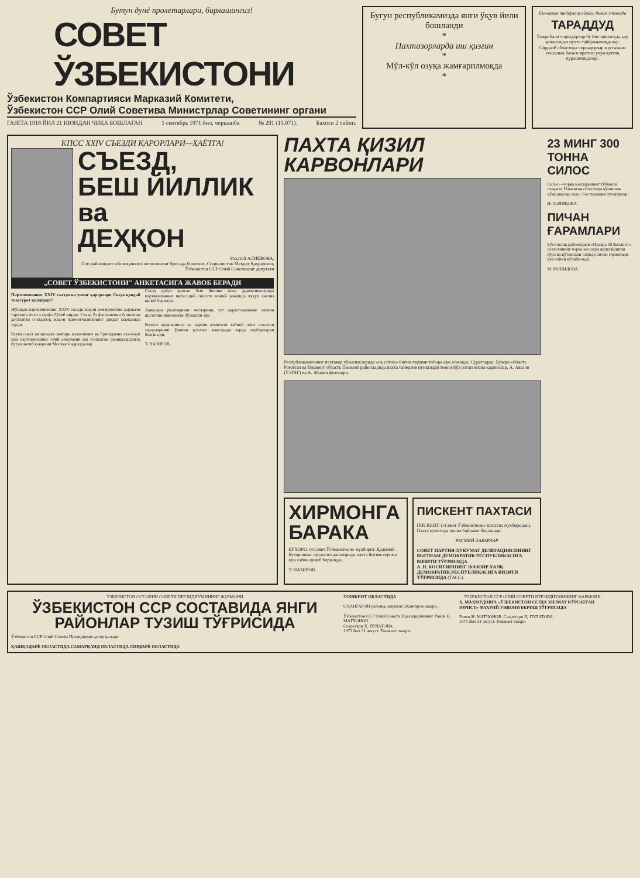Бутун дунё пролетарлари, бирлашингиз!
СОВЕТ ЎЗБЕКИСТОНИ
Ўзбекистон Компартияси Марказий Комитети,
Ўзбекистон ССР Олий Советива Министрлар Советининг органи
ГАЗЕТА 1918 ЙИЛ 21 ИЮНДАН ЧИҚА БОШЛАГАН 1 сентябрь 1971 йил, чоршанба № 201 (15.071). Баҳоси 2 тийин.
Бугун республикамизда янги ўқув йили бошланди
*
Пахтазорларда иш қизғин
*
Мўл-кўл озуқа жамғарилмоқда
*
Ем-хашак тайёрлаш ойлиги давом этмоқда
ТАРАДДУД
Тажрибали чорвадорлар бу йил қишлоқда ҳар қачонгидан пухта тайёрланмоқдалар. Сирдарё областида чорвадорлар мустаҳкам ем-хашак базаси яратиш учун қаттиқ курашмоқдалар.
КПСС XXIV СЪЕЗДИ ҚАРОРЛАРИ—ҲАЁТГА!
СЪЕЗД,
БЕШ ЙИЛЛИК ва
ДЕҲҚОН
Роҳатой АЛИЕВОВА,
Поп районидаги «Коммунизм» колхозининг бригада бошлиғи, Социалистик Меҳнат Қаҳрамони, Ўзбекистон ССР Олий Советининг депутати
„СОВЕТ ЎЗБЕКИСТОНИ" АНКЕТАСИГА ЖАВОБ БЕРАДИ
Партиямизнинг XXIV съезди ва унинг қарорлари Сизда қандай таассурот қолдирди?
Жўшқин партиямизнинг XXIV съезди жаҳон коммунистик ҳаракати тарихига янги саҳифа бўлиб кирди. Съезд ўз фаолиятини бошлаган дастлабки соатданоқ жаҳон жамоатчилигининг диққат марказида турди.
Барча совет кишилари сингари колхозимиз ва бригадамиз аъзолари ҳам партиямизнинг олий анжумани иш бошлаган дақиқаларданоқ бутун эътиборларини Москвага қаратдилар.
Съезд қабул қилган беш йиллик план директиваларида партиямизнинг иқтисодий сиёсати илмий равишда чуқур анализ қилиб берилди.
Аввалари ўвалтарнинг четларини, тут дарахтларининг тагини ишлатиш имконияти бўлмаган эди.
Колхоз правлениеси ва партия комитети табиий офат етказган зарарларнинг ўрнини қоплаш мақсадида зарур тадбирларни белгилади.
Т. НАЗИРОВ.
ПАХТА ҚИЗИЛ КАРВОНЛАРИ
Республикамизнинг пахтакор хўжаликларида «оқ олтин» йиғим-терими тобора авж олмоқда. Суратларда: Бухоро область Ромитан ва Тошкент область Пискент районларида пахта тайёрлов пунктлари томон йўл олган қизил карвонлар. А. Авазов (ЎзТАГ) ва А. Абалян фотолари.
ХИРМОНГА БАРАКА
БУХОРО. («Совет Ўзбекистони» мухбири). Қадимий Бухоронинг серҳосил далаларида пахта йиғим-терими кун сайин қизиб бормоқда.
Т. НАЗИРОВ.
ПИСКЕНТ ПАХТАСИ
ПИСКЕНТ. («Совет Ўзбекистони» штатсиз мухбиридан). Пахта пунктида ҳосил байрами бошланди.
РАСМИЙ ХАБАРЛАР
СОВЕТ ПАРТИЯ-ҲУКУМАТ ДЕЛЕГАЦИЯСИНИНГ ВЬЕТНАМ ДЕМОКРАТИК РЕСПУБЛИКАСИГА ВИЗИТИ ТЎҒРИСИДА
А. Н. КОСИГИННИНГ ЖАЗОИР ХАЛҚ ДЕМОКРАТИК РЕСПУБЛИКАСИГА ВИЗИТИ ТЎҒРИСИДА (ТАСС).
23 МИНГ 300 ТОННА СИЛОС
Силос—чорва молларининг тўйимли озуқаси. Наманган областида кўпчилик хўжаликлар силос бостиришни тугатдилар.
Н. ХОЛИҚОВА.
ПИЧАН ҒАРАМЛАРИ
Бўстонлиқ районидаги «Правда 50 йиллиги» совхозининг чорва моллари қишлайдиган кўра ва қўтонлари олдида пичан ғарамлари кун сайин кўпаймоқда.
М. РАШИДОВА.
ЎЗБЕКИСТОН ССР ОЛИЙ СОВЕТИ ПРЕЗИДИУМИНИНГ ФАРМОНИ
ЎЗБЕКИСТОН ССР СОСТАВИДА ЯНГИ РАЙОНЛАР ТУЗИШ ТЎҒРИСИДА
Ўзбекистон ССР Олий Совети Президиуми қарор қилади:
ҚАШҚАДАРЁ ОБЛАСТИДА САМАРҚАНД ОБЛАСТИДА СИРДАРЁ ОБЛАСТИДА
ТОШКЕНТ ОБЛАСТИДА
ОҲАНГАРОН районы, маркази Оҳангарон шаҳри.
Ўзбекистон ССР Олий Совети Президиумининг Раиси Н. МАТЧОНОВ.
Секретари Ҳ. ПУЛАТОВА.
1971 йил 31 август. Тошкент шаҳри.
ЎЗБЕКИСТОН ССР ОЛИЙ СОВЕТИ ПРЕЗИДИУМИНИНГ ФАРМОНИ
Ҳ. МАҲМУДОВГА «ЎЗБЕКИСТОН ССРДА ХИЗМАТ КЎРСАТГАН ЮРИСТ» ФАХРИЙ УНВОНИ БЕРИШ ТЎҒРИСИДА
Раиси Н. МАТЧОНОВ. Секретари Ҳ. ПУЛАТОВА.
1971 йил 31 август. Тошкент шаҳри